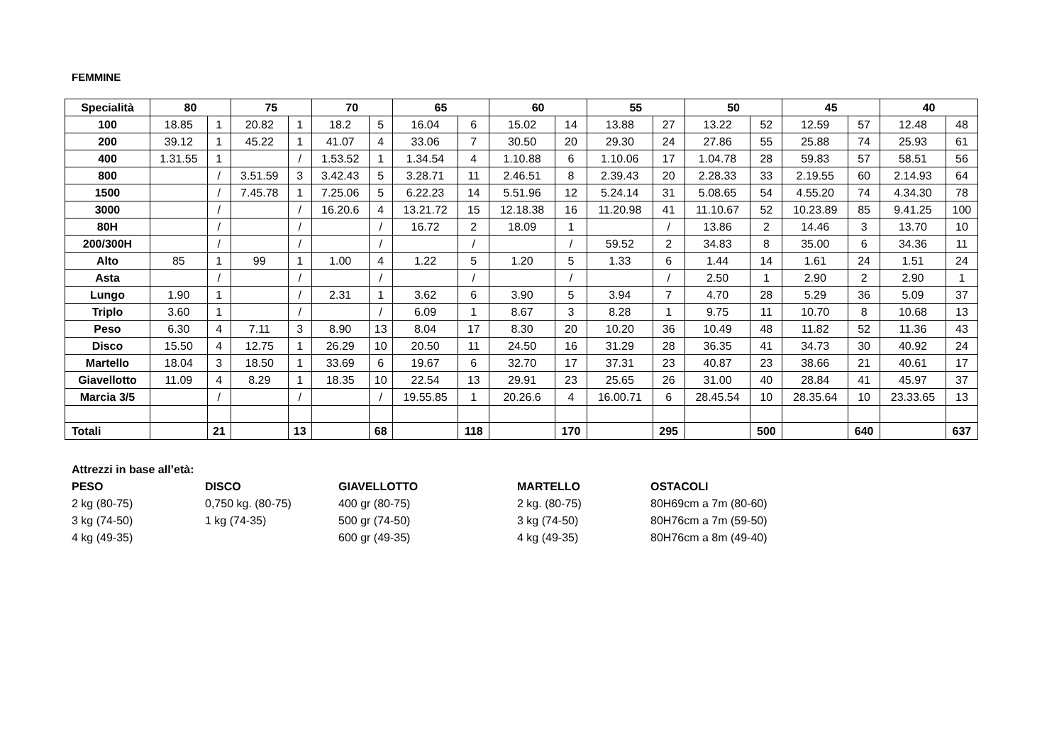FEMMINE
| Specialità | 80 | | 75 | | 70 | | 65 | | 60 | | 55 | | 50 | | 45 | | 40 | |
| --- | --- | --- | --- | --- | --- | --- | --- | --- | --- | --- | --- | --- | --- | --- | --- | --- | --- | --- |
| 100 | 18.85 | 1 | 20.82 | 1 | 18.2 | 5 | 16.04 | 6 | 15.02 | 14 | 13.88 | 27 | 13.22 | 52 | 12.59 | 57 | 12.48 | 48 |
| 200 | 39.12 | 1 | 45.22 | 1 | 41.07 | 4 | 33.06 | 7 | 30.50 | 20 | 29.30 | 24 | 27.86 | 55 | 25.88 | 74 | 25.93 | 61 |
| 400 | 1.31.55 | 1 | | / | 1.53.52 | 1 | 1.34.54 | 4 | 1.10.88 | 6 | 1.10.06 | 17 | 1.04.78 | 28 | 59.83 | 57 | 58.51 | 56 |
| 800 | | / | 3.51.59 | 3 | 3.42.43 | 5 | 3.28.71 | 11 | 2.46.51 | 8 | 2.39.43 | 20 | 2.28.33 | 33 | 2.19.55 | 60 | 2.14.93 | 64 |
| 1500 | | / | 7.45.78 | 1 | 7.25.06 | 5 | 6.22.23 | 14 | 5.51.96 | 12 | 5.24.14 | 31 | 5.08.65 | 54 | 4.55.20 | 74 | 4.34.30 | 78 |
| 3000 | | / | | / | 16.20.6 | 4 | 13.21.72 | 15 | 12.18.38 | 16 | 11.20.98 | 41 | 11.10.67 | 52 | 10.23.89 | 85 | 9.41.25 | 100 |
| 80H | | / | | / | | / | 16.72 | 2 | 18.09 | 1 | | / | 13.86 | 2 | 14.46 | 3 | 13.70 | 10 |
| 200/300H | | / | | / | | / | | / | | / | 59.52 | 2 | 34.83 | 8 | 35.00 | 6 | 34.36 | 11 |
| Alto | 85 | 1 | 99 | 1 | 1.00 | 4 | 1.22 | 5 | 1.20 | 5 | 1.33 | 6 | 1.44 | 14 | 1.61 | 24 | 1.51 | 24 |
| Asta | | / | | / | | / | | / | | / | | / | 2.50 | 1 | 2.90 | 2 | 2.90 | 1 |
| Lungo | 1.90 | 1 | | / | 2.31 | 1 | 3.62 | 6 | 3.90 | 5 | 3.94 | 7 | 4.70 | 28 | 5.29 | 36 | 5.09 | 37 |
| Triplo | 3.60 | 1 | | / | | / | 6.09 | 1 | 8.67 | 3 | 8.28 | 1 | 9.75 | 11 | 10.70 | 8 | 10.68 | 13 |
| Peso | 6.30 | 4 | 7.11 | 3 | 8.90 | 13 | 8.04 | 17 | 8.30 | 20 | 10.20 | 36 | 10.49 | 48 | 11.82 | 52 | 11.36 | 43 |
| Disco | 15.50 | 4 | 12.75 | 1 | 26.29 | 10 | 20.50 | 11 | 24.50 | 16 | 31.29 | 28 | 36.35 | 41 | 34.73 | 30 | 40.92 | 24 |
| Martello | 18.04 | 3 | 18.50 | 1 | 33.69 | 6 | 19.67 | 6 | 32.70 | 17 | 37.31 | 23 | 40.87 | 23 | 38.66 | 21 | 40.61 | 17 |
| Giavellotto | 11.09 | 4 | 8.29 | 1 | 18.35 | 10 | 22.54 | 13 | 29.91 | 23 | 25.65 | 26 | 31.00 | 40 | 28.84 | 41 | 45.97 | 37 |
| Marcia 3/5 | | / | | / | | / | 19.55.85 | 1 | 20.26.6 | 4 | 16.00.71 | 6 | 28.45.54 | 10 | 28.35.64 | 10 | 23.33.65 | 13 |
| Totali | | 21 | | 13 | | 68 | | 118 | | 170 | | 295 | | 500 | | 640 | | 637 |
Attrezzi in base all’età:
PESO
2 kg (80-75)
3 kg (74-50)
4 kg (49-35)
DISCO
0,750 kg. (80-75)
1 kg (74-35)
GIAVELLOTTO
400 gr (80-75)
500 gr (74-50)
600 gr (49-35)
MARTELLO
2 kg. (80-75)
3 kg (74-50)
4 kg (49-35)
OSTACOLI
80H69cm a 7m (80-60)
80H76cm a 7m (59-50)
80H76cm a 8m (49-40)